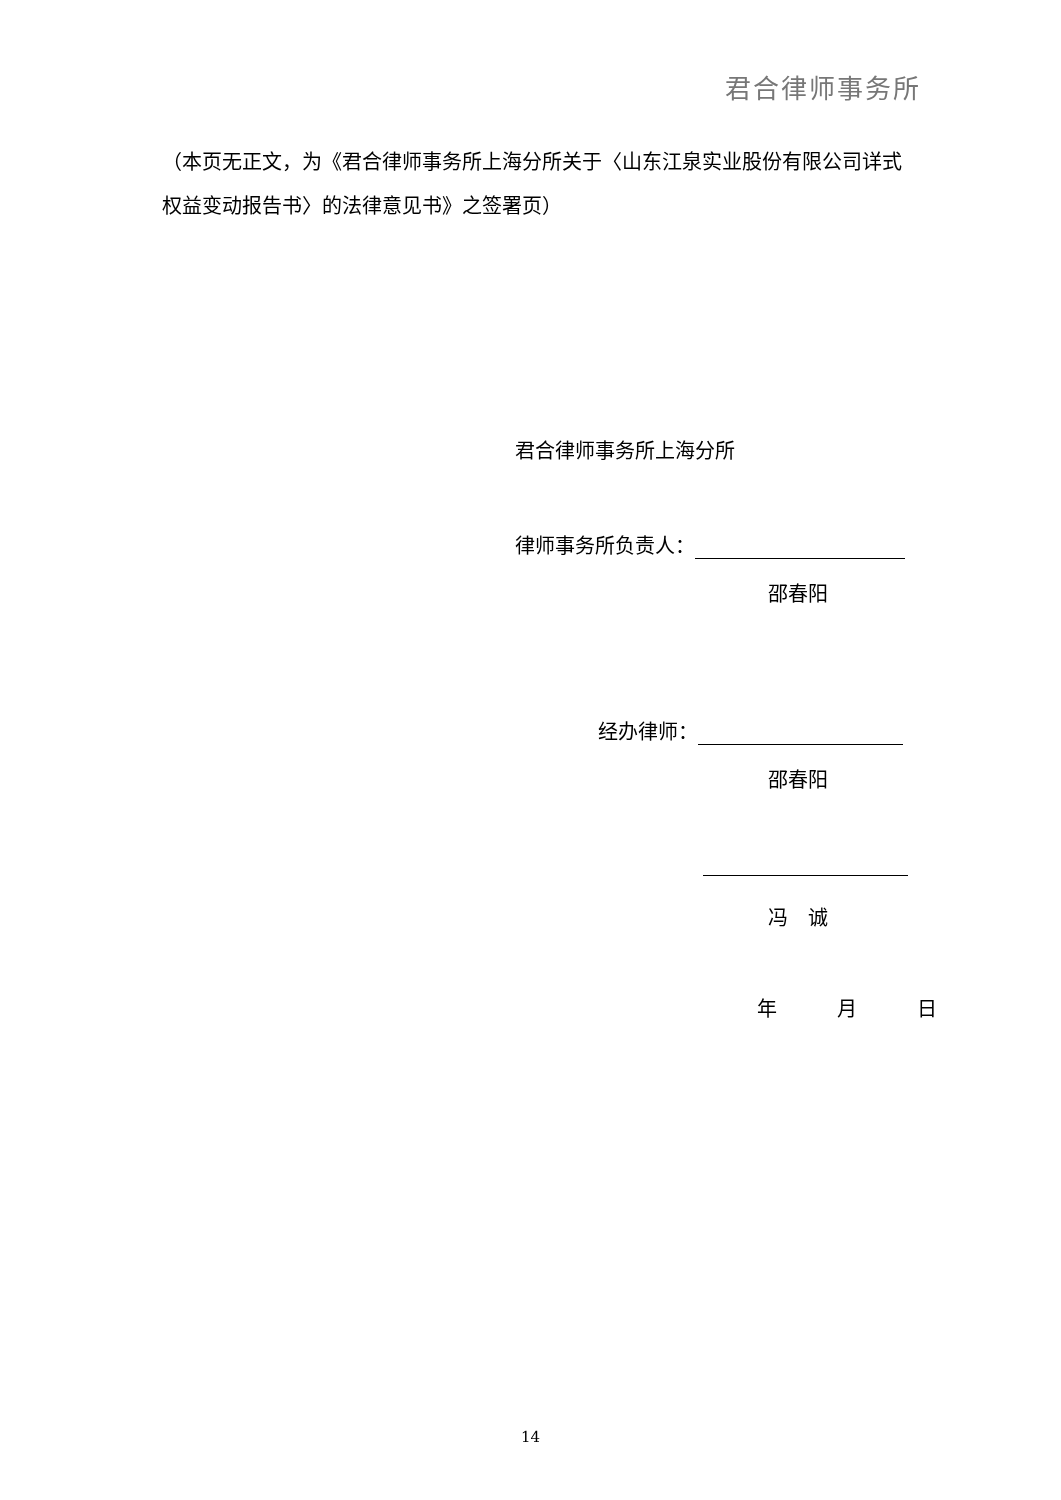君合律师事务所
（本页无正文，为《君合律师事务所上海分所关于〈山东江泉实业股份有限公司详式权益变动报告书〉的法律意见书》之签署页）
君合律师事务所上海分所
律师事务所负责人：
邵春阳
经办律师：
邵春阳
冯　诚
年　　　月　　　日
14